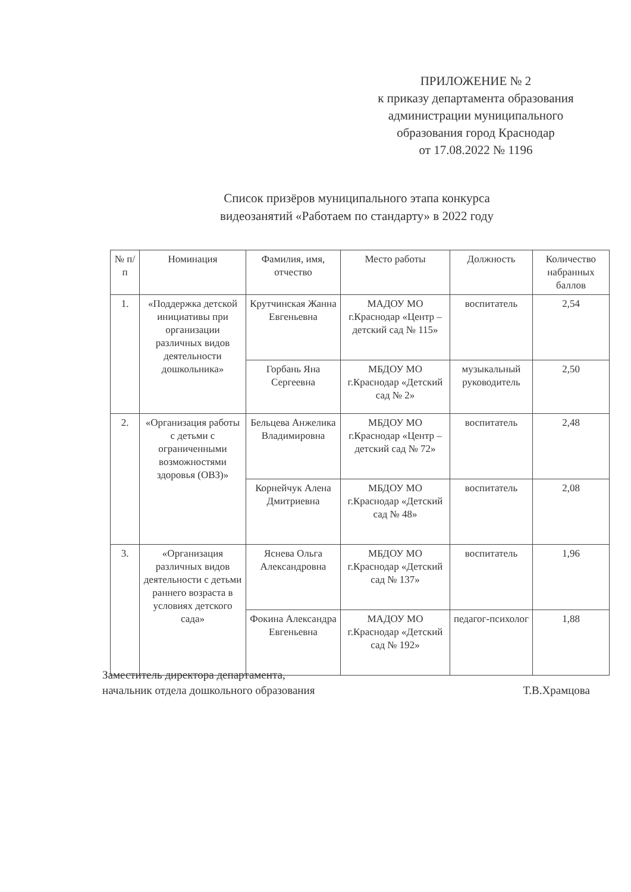ПРИЛОЖЕНИЕ № 2
к приказу департамента образования
администрации муниципального
образования город Краснодар
от 17.08.2022 № 1196
Список призёров муниципального этапа конкурса
видеозанятий «Работаем по стандарту» в 2022 году
| № п/п | Номинация | Фамилия, имя, отчество | Место работы | Должность | Количество набранных баллов |
| --- | --- | --- | --- | --- | --- |
| 1. | «Поддержка детской инициативы при организации различных видов деятельности дошкольника» | Крутчинская Жанна Евгеньевна | МАДОУ МО г.Краснодар «Центр – детский сад № 115» | воспитатель | 2,54 |
| | | Горбань Яна Сергеевна | МБДОУ МО г.Краснодар «Детский сад № 2» | музыкальный руководитель | 2,50 |
| 2. | «Организация работы с детьми с ограниченными возможностями здоровья (ОВЗ)» | Бельцева Анжелика Владимировна | МБДОУ МО г.Краснодар «Центр – детский сад № 72» | воспитатель | 2,48 |
| | | Корнейчук Алена Дмитриевна | МБДОУ МО г.Краснодар «Детский сад № 48» | воспитатель | 2,08 |
| 3. | «Организация различных видов деятельности с детьми раннего возраста в условиях детского сада» | Яснева Ольга Александровна | МБДОУ МО г.Краснодар «Детский сад № 137» | воспитатель | 1,96 |
| | | Фокина Александра Евгеньевна | МАДОУ МО г.Краснодар «Детский сад № 192» | педагог-психолог | 1,88 |
Заместитель директора департамента,
начальник отдела дошкольного образования
Т.В.Храмцова